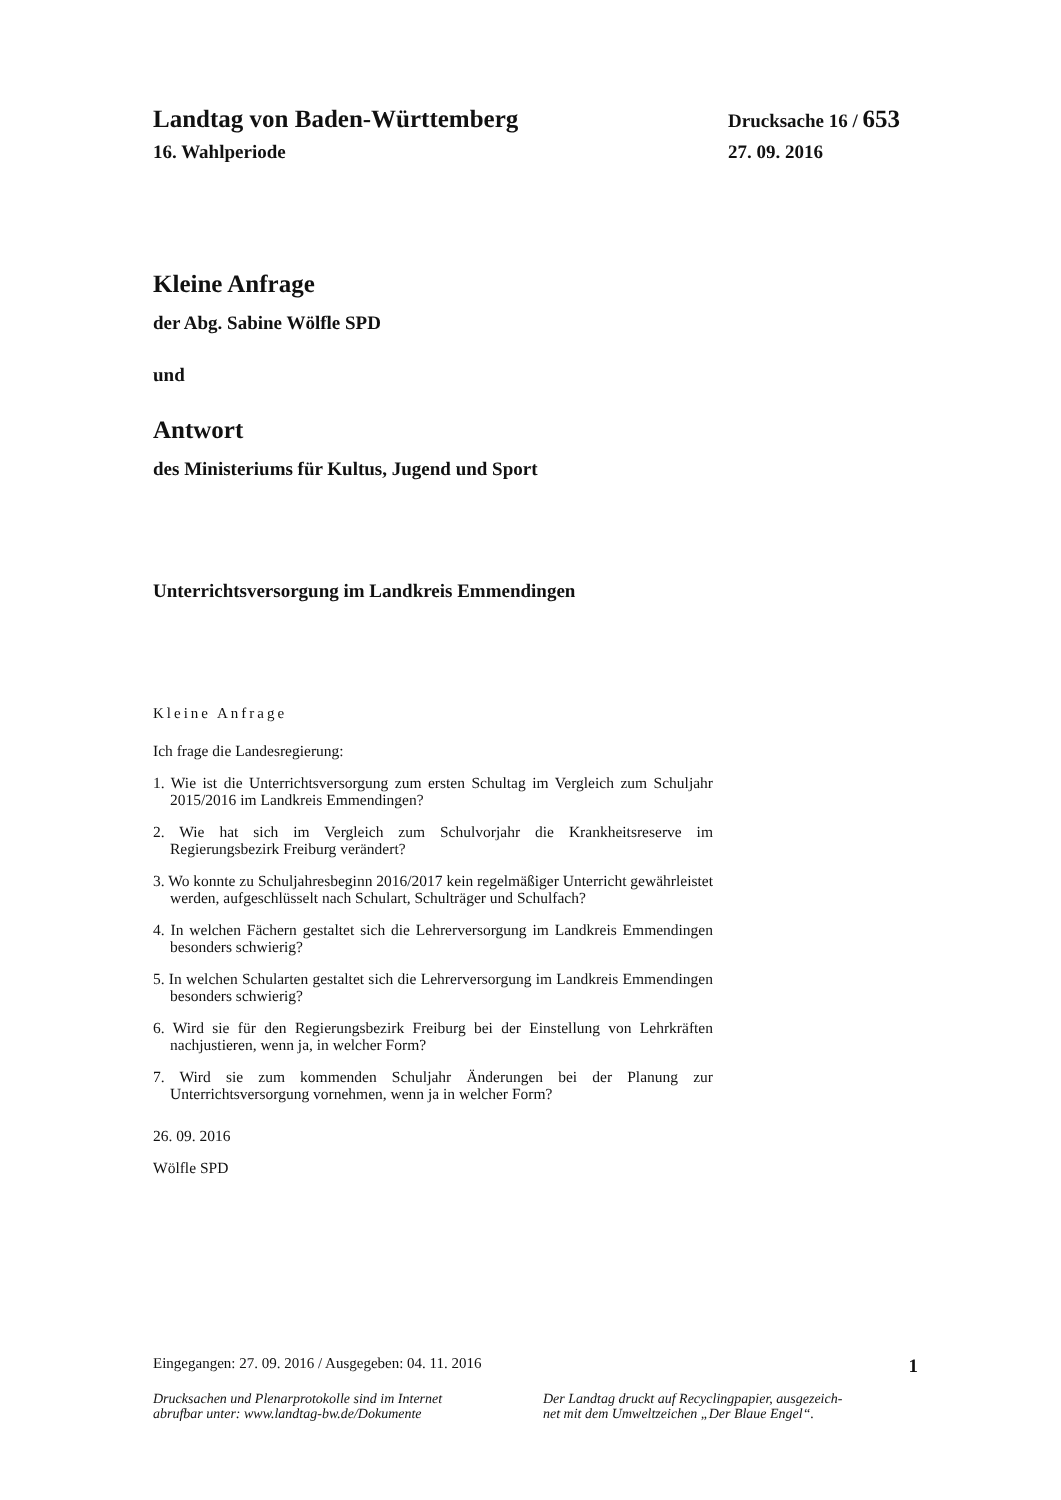Landtag von Baden-Württemberg Drucksache 16 / 653
16. Wahlperiode 27. 09. 2016
Kleine Anfrage
der Abg. Sabine Wölfle SPD
und
Antwort
des Ministeriums für Kultus, Jugend und Sport
Unterrichtsversorgung im Landkreis Emmendingen
Kleine Anfrage
Ich frage die Landesregierung:
1. Wie ist die Unterrichtsversorgung zum ersten Schultag im Vergleich zum Schuljahr 2015/2016 im Landkreis Emmendingen?
2. Wie hat sich im Vergleich zum Schulvorjahr die Krankheitsreserve im Regierungsbezirk Freiburg verändert?
3. Wo konnte zu Schuljahresbeginn 2016/2017 kein regelmäßiger Unterricht gewährleistet werden, aufgeschlüsselt nach Schulart, Schulträger und Schulfach?
4. In welchen Fächern gestaltet sich die Lehrerversorgung im Landkreis Emmendingen besonders schwierig?
5. In welchen Schularten gestaltet sich die Lehrerversorgung im Landkreis Emmendingen besonders schwierig?
6. Wird sie für den Regierungsbezirk Freiburg bei der Einstellung von Lehrkräften nachjustieren, wenn ja, in welcher Form?
7. Wird sie zum kommenden Schuljahr Änderungen bei der Planung zur Unterrichtsversorgung vornehmen, wenn ja in welcher Form?
26. 09. 2016
Wölfle SPD
Eingegangen: 27. 09. 2016 / Ausgegeben: 04. 11. 2016 1
Drucksachen und Plenarprotokolle sind im Internet
abrufbar unter: www.landtag-bw.de/Dokumente Der Landtag druckt auf Recyclingpapier, ausgezeich-
net mit dem Umweltzeichen „Der Blaue Engel“.